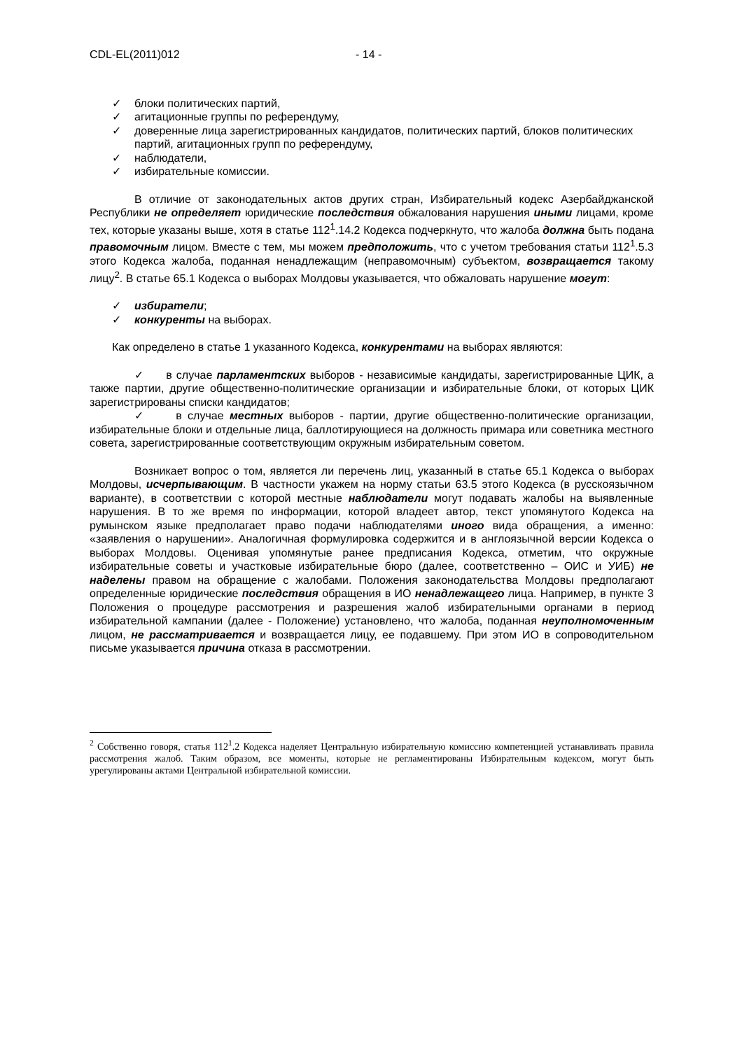CDL-EL(2011)012 - 14 -
✓ блоки политических партий,
✓ агитационные группы по референдуму,
✓ доверенные лица зарегистрированных кандидатов, политических партий, блоков политических партий, агитационных групп по референдуму,
✓ наблюдатели,
✓ избирательные комиссии.
В отличие от законодательных актов других стран, Избирательный кодекс Азербайджанской Республики не определяет юридические последствия обжалования нарушения иными лицами, кроме тех, которые указаны выше, хотя в статье 112<sup>1</sup>.14.2 Кодекса подчеркнуто, что жалоба должна быть подана правомочным лицом. Вместе с тем, мы можем предположить, что с учетом требования статьи 112<sup>1</sup>.5.3 этого Кодекса жалоба, поданная ненадлежащим (неправомочным) субъектом, возвращается такому лицу<sup>2</sup>. В статье 65.1 Кодекса о выборах Молдовы указывается, что обжаловать нарушение могут:
✓ избиратели;
✓ конкуренты на выборах.
Как определено в статье 1 указанного Кодекса, конкурентами на выборах являются:
✓ в случае парламентских выборов - независимые кандидаты, зарегистрированные ЦИК, а также партии, другие общественно-политические организации и избирательные блоки, от которых ЦИК зарегистрированы списки кандидатов;
✓ в случае местных выборов - партии, другие общественно-политические организации, избирательные блоки и отдельные лица, баллотирующиеся на должность примара или советника местного совета, зарегистрированные соответствующим окружным избирательным советом.
Возникает вопрос о том, является ли перечень лиц, указанный в статье 65.1 Кодекса о выборах Молдовы, исчерпывающим. В частности укажем на норму статьи 63.5 этого Кодекса (в русскоязычном варианте), в соответствии с которой местные наблюдатели могут подавать жалобы на выявленные нарушения. В то же время по информации, которой владеет автор, текст упомянутого Кодекса на румынском языке предполагает право подачи наблюдателями иного вида обращения, а именно: «заявления о нарушении». Аналогичная формулировка содержится и в англоязычной версии Кодекса о выборах Молдовы. Оценивая упомянутые ранее предписания Кодекса, отметим, что окружные избирательные советы и участковые избирательные бюро (далее, соответственно – ОИС и УИБ) не наделены правом на обращение с жалобами. Положения законодательства Молдовы предполагают определенные юридические последствия обращения в ИО ненадлежащего лица. Например, в пункте 3 Положения о процедуре рассмотрения и разрешения жалоб избирательными органами в период избирательной кампании (далее - Положение) установлено, что жалоба, поданная неуполномоченным лицом, не рассматривается и возвращается лицу, ее подавшему. При этом ИО в сопроводительном письме указывается причина отказа в рассмотрении.
<sup>2</sup> Собственно говоря, статья 112<sup>1</sup>.2 Кодекса наделяет Центральную избирательную комиссию компетенцией устанавливать правила рассмотрения жалоб. Таким образом, все моменты, которые не регламентированы Избирательным кодексом, могут быть урегулированы актами Центральной избирательной комиссии.